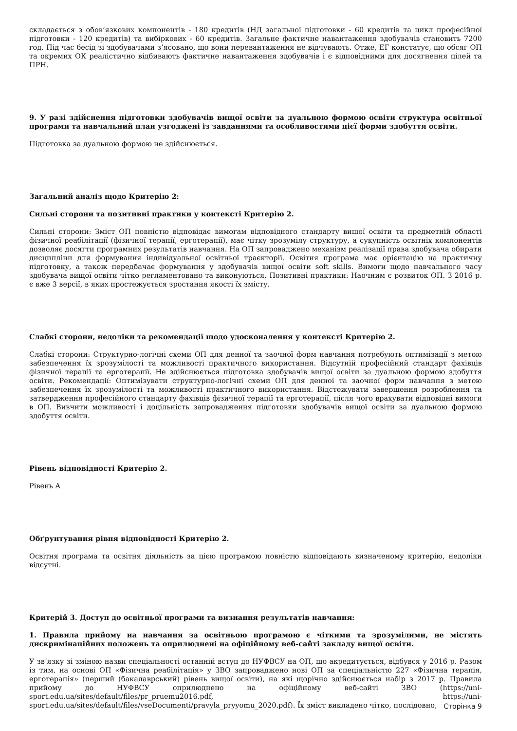складається з обов’язкових компонентів - 180 кредитів (НД загальної підготовки - 60 кредитів та цикл професійної підготовки - 120 кредитів) та вибіркових - 60 кредитів. Загальне фактичне навантаження здобувачів становить 7200 год. Під час бесід зі здобувачами з’ясовано, що вони перевантаження не відчувають. Отже, ЕГ констатує, що обсяг ОП та окремих ОК реалістично відбивають фактичне навантаження здобувачів і є відповідними для досягнення цілей та ПРН.
9. У разі здійснення підготовки здобувачів вищої освіти за дуальною формою освіти структура освітньої програми та навчальний план узгоджені із завданнями та особливостями цієї форми здобуття освіти.
Підготовка за дуальною формою не здійснюється.
Загальний аналіз щодо Критерію 2:
Сильні сторони та позитивні практики у контексті Критерію 2.
Сильні сторони: Зміст ОП повністю відповідає вимогам відповідного стандарту вищої освіти та предметній області фізичної реабілітації (фізичної терапії, ерготерапії), має чітку зрозумілу структуру, а сукупність освітніх компонентів дозволяє досягти програмних результатів навчання. На ОП запроваджено механізм реалізації права здобувача обирати дисципліни для формування індивідуальної освітньої траєкторії. Освітня програма має орієнтацію на практичну підготовку, а також передбачає формування у здобувачів вищої освіти soft skills. Вимоги щодо навчального часу здобувача вищої освіти чітко регламентовано та виконуються. Позитивні практики: Наочним є розвиток ОП. З 2016 р. є вже 3 версії, в яких простежується зростання якості їх змісту.
Слабкі сторони, недоліки та рекомендації щодо удосконалення у контексті Критерію 2.
Слабкі сторони: Структурно-логічні схеми ОП для денної та заочної форм навчання потребують оптимізації з метою забезпечення їх зрозумілості та можливості практичного використання. Відсутній професійний стандарт фахівців фізичної терапії та ерготерапії. Не здійснюється підготовка здобувачів вищої освіти за дуальною формою здобуття освіти. Рекомендації: Оптимізувати структурно-логічні схеми ОП для денної та заочної форм навчання з метою забезпечення їх зрозумілості та можливості практичного використання. Відстежувати завершення розроблення та затвердження професійного стандарту фахівців фізичної терапії та ерготерапії, після чого врахувати відповідні вимоги в ОП. Вивчити можливості і доцільність запровадження підготовки здобувачів вищої освіти за дуальною формою здобуття освіти.
Рівень відповідності Критерію 2.
Рівень А
Обґрунтування рівня відповідності Критерію 2.
Освітня програма та освітня діяльність за цією програмою повністю відповідають визначеному критерію, недоліки відсутні.
Критерій 3. Доступ до освітньої програми та визнання результатів навчання:
1. Правила прийому на навчання за освітньою програмою є чіткими та зрозумілими, не містять дискримінаційних положень та оприлюднені на офіційному веб-сайті закладу вищої освіти.
У зв’язку зі зміною назви спеціальності останній вступ до НУФВСУ на ОП, що акредитується, відбувся у 2016 р. Разом із тим, на основі ОП «Фізична реабілітація» у ЗВО запроваджено нові ОП за спеціальністю 227 «Фізична терапія, ерготерапія» (перший (бакалаврський) рівень вищої освіти), на які щорічно здійснюється набір з 2017 р. Правила прийому до НУФВСУ оприлюднено на офіційному веб-сайті ЗВО (https://uni-sport.edu.ua/sites/default/files/pr_pruemu2016.pdf, https://uni-sport.edu.ua/sites/default/files/vseDocumenti/pravyla_pryyomu_2020.pdf). Їх зміст викладено чітко, послідовно,
Сторінка 9